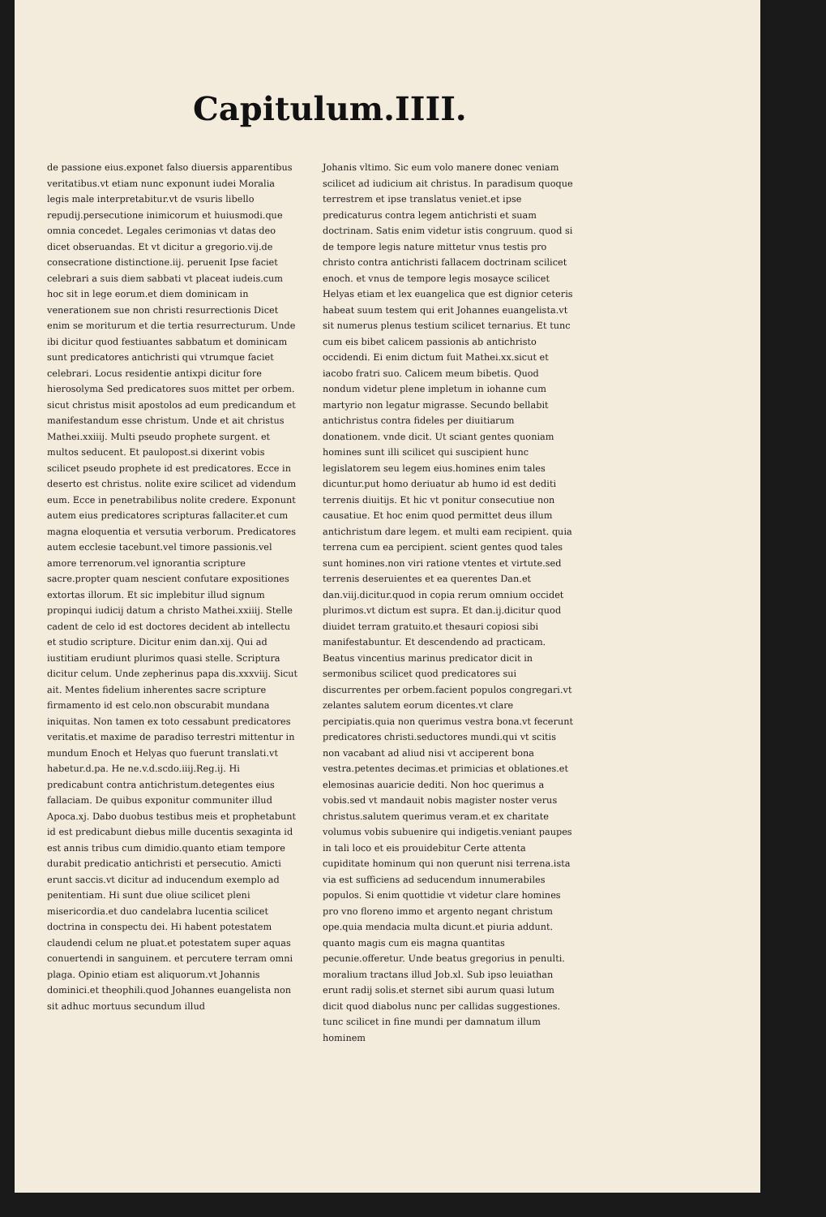Capitulum.IIII.
de passione eius.exponet falso diuersis apparentibus veritatibus.vt etiam nunc exponunt iudei Moralia legis male interpretabitur.vt de vsuris libello repudij.persecutione inimicorum et huiusmodi.que omnia concedet. Legales cerimonias vt datas deo dicet obseruandas. Et vt dicitur a gregorio.vij.de consecratione distinctione.iij. peruenit Ipse faciet celebrari a suis diem sabbati vt placeat iudeis.cum hoc sit in lege eorum.et diem dominicam in venerationem sue non christi resurrectionis Dicet enim se moriturum et die tertia resurrecturum. Unde ibi dicitur quod festiuantes sabbatum et dominicam sunt predicatores antichristi qui vtrumque faciet celebrari. Locus residentie antixpi dicitur fore hierosolyma Sed predicatores suos mittet per orbem. sicut christus misit apostolos ad eum predicandum et manifestandum esse christum. Unde et ait christus Mathei.xxiiij. Multi pseudo prophete surgent. et multos seducent. Et paulopost.si dixerint vobis scilicet pseudo prophete id est predicatores. Ecce in deserto est christus. nolite exire scilicet ad videndum eum. Ecce in penetrabilibus nolite credere. Exponunt autem eius predicatores scripturas fallaciter.et cum magna eloquentia et versutia verborum. Predicatores autem ecclesie tacebunt.vel timore passionis.vel amore terrenorum.vel ignorantia scripture sacre.propter quam nescient confutare expositiones extortas illorum. Et sic implebitur illud signum propinqui iudicij datum a christo Mathei.xxiiij. Stelle cadent de celo id est doctores decident ab intellectu et studio scripture. Dicitur enim dan.xij. Qui ad iustitiam erudiunt plurimos quasi stelle. Scriptura dicitur celum. Unde zepherinus papa dis.xxxviij. Sicut ait. Mentes fidelium inherentes sacre scripture firmamento id est celo.non obscurabit mundana iniquitas. Non tamen ex toto cessabunt predicatores veritatis.et maxime de paradiso terrestri mittentur in mundum Enoch et Helyas quo fuerunt translati.vt habetur.d.pa. He ne.v.d.scdo.iiij.Reg.ij. Hi predicabunt contra antichristum.detegentes eius fallaciam. De quibus exponitur communiter illud Apoca.xj. Dabo duobus testibus meis et prophetabunt id est predicabunt diebus mille ducentis sexaginta id est annis tribus cum dimidio.quanto etiam tempore durabit predicatio antichristi et persecutio. Amicti erunt saccis.vt dicitur ad inducendum exemplo ad penitentiam. Hi sunt due oliue scilicet pleni misericordia.et duo candelabra lucentia scilicet doctrina in conspectu dei. Hi habent potestatem claudendi celum ne pluat.et potestatem super aquas conuertendi in sanguinem. et percutere terram omni plaga. Opinio etiam est aliquorum.vt Johannis dominici.et theophili.quod Johannes euangelista non sit adhuc mortuus secundum illud
Johanis vltimo. Sic eum volo manere donec veniam scilicet ad iudicium ait christus. In paradisum quoque terrestrem et ipse translatus veniet.et ipse predicaturus contra legem antichristi et suam doctrinam. Satis enim videtur istis congruum. quod si de tempore legis nature mittetur vnus testis pro christo contra antichristi fallacem doctrinam scilicet enoch. et vnus de tempore legis mosayce scilicet Helyas etiam et lex euangelica que est dignior ceteris habeat suum testem qui erit Johannes euangelista.vt sit numerus plenus testium scilicet ternarius. Et tunc cum eis bibet calicem passionis ab antichristo occidendi. Ei enim dictum fuit Mathei.xx.sicut et iacobo fratri suo. Calicem meum bibetis. Quod nondum videtur plene impletum in iohanne cum martyrio non legatur migrasse. Secundo bellabit antichristus contra fideles per diuitiarum donationem. vnde dicit. Ut sciant gentes quoniam homines sunt illi scilicet qui suscipient hunc legislatorem seu legem eius.homines enim tales dicuntur.put homo deriuatur ab humo id est dediti terrenis diuitijs. Et hic vt ponitur consecutiue non causatiue. Et hoc enim quod permittet deus illum antichristum dare legem. et multi eam recipient. quia terrena cum ea percipient. scient gentes quod tales sunt homines.non viri ratione vtentes et virtute.sed terrenis deseruientes et ea querentes Dan.et dan.viij.dicitur.quod in copia rerum omnium occidet plurimos.vt dictum est supra. Et dan.ij.dicitur quod diuidet terram gratuito.et thesauri copiosi sibi manifestabuntur. Et descendendo ad practicam. Beatus vincentius marinus predicator dicit in sermonibus scilicet quod predicatores sui discurrentes per orbem.facient populos congregari.vt zelantes salutem eorum dicentes.vt clare percipiatis.quia non querimus vestra bona.vt fecerunt predicatores christi.seductores mundi.qui vt scitis non vacabant ad aliud nisi vt acciperent bona vestra.petentes decimas.et primicias et oblationes.et elemosinas auaricie dediti. Non hoc querimus a vobis.sed vt mandauit nobis magister noster verus christus.salutem querimus veram.et ex charitate volumus vobis subuenire qui indigetis.veniant paupes in tali loco et eis prouidebitur Certe attenta cupiditate hominum qui non querunt nisi terrena.ista via est sufficiens ad seducendum innumerabiles populos. Si enim quottidie vt videtur clare homines pro vno floreno immo et argento negant christum ope.quia mendacia multa dicunt.et piuria addunt. quanto magis cum eis magna quantitas pecunie.offeretur. Unde beatus gregorius in penulti. moralium tractans illud Job.xl. Sub ipso leuiathan erunt radij solis.et sternet sibi aurum quasi lutum dicit quod diabolus nunc per callidas suggestiones. tunc scilicet in fine mundi per damnatum illum hominem